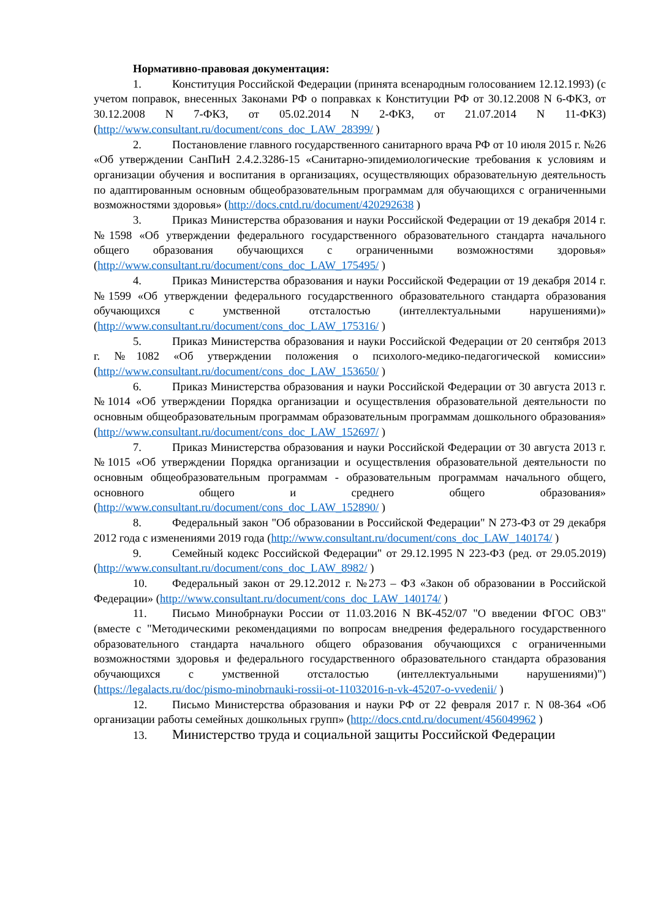Нормативно-правовая документация:
1. Конституция Российской Федерации (принята всенародным голосованием 12.12.1993) (с учетом поправок, внесенных Законами РФ о поправках к Конституции РФ от 30.12.2008 N 6-ФКЗ, от 30.12.2008 N 7-ФКЗ, от 05.02.2014 N 2-ФКЗ, от 21.07.2014 N 11-ФКЗ) (http://www.consultant.ru/document/cons_doc_LAW_28399/ )
2. Постановление главного государственного санитарного врача РФ от 10 июля 2015 г. №26 «Об утверждении СанПиН 2.4.2.3286-15 «Санитарно-эпидемиологические требования к условиям и организации обучения и воспитания в организациях, осуществляющих образовательную деятельность по адаптированным основным общеобразовательным программам для обучающихся с ограниченными возможностями здоровья» (http://docs.cntd.ru/document/420292638 )
3. Приказ Министерства образования и науки Российской Федерации от 19 декабря 2014 г.№1598 «Об утверждении федерального государственного образовательного стандарта начального общего образования обучающихся с ограниченными возможностями здоровья» (http://www.consultant.ru/document/cons_doc_LAW_175495/ )
4. Приказ Министерства образования и науки Российской Федерации от 19 декабря 2014 г.№1599 «Об утверждении федерального государственного образовательного стандарта образования обучающихся с умственной отсталостью (интеллектуальными нарушениями)» (http://www.consultant.ru/document/cons_doc_LAW_175316/ )
5. Приказ Министерства образования и науки Российской Федерации от 20 сентября 2013 г. №1082 «Об утверждении положения о психолого-медико-педагогической комиссии» (http://www.consultant.ru/document/cons_doc_LAW_153650/ )
6. Приказ Министерства образования и науки Российской Федерации от 30 августа 2013 г. №1014 «Об утверждении Порядка организации и осуществления образовательной деятельности по основным общеобразовательным программам образовательным программам дошкольного образования» (http://www.consultant.ru/document/cons_doc_LAW_152697/ )
7. Приказ Министерства образования и науки Российской Федерации от 30 августа 2013 г. №1015 «Об утверждении Порядка организации и осуществления образовательной деятельности по основным общеобразовательным программам - образовательным программам начального общего, основного общего и среднего общего образования» (http://www.consultant.ru/document/cons_doc_LAW_152890/ )
8. Федеральный закон "Об образовании в Российской Федерации" N 273-ФЗ от 29 декабря 2012 года с изменениями 2019 года (http://www.consultant.ru/document/cons_doc_LAW_140174/ )
9. Семейный кодекс Российской Федерации" от 29.12.1995 N 223-ФЗ (ред. от 29.05.2019) (http://www.consultant.ru/document/cons_doc_LAW_8982/ )
10. Федеральный закон от 29.12.2012 г. №273 – ФЗ «Закон об образовании в Российской Федерации» (http://www.consultant.ru/document/cons_doc_LAW_140174/ )
11. Письмо Минобрнауки России от 11.03.2016 N ВК-452/07 "О введении ФГОС ОВЗ" (вместе с "Методическими рекомендациями по вопросам внедрения федерального государственного образовательного стандарта начального общего образования обучающихся с ограниченными возможностями здоровья и федерального государственного образовательного стандарта образования обучающихся с умственной отсталостью (интеллектуальными нарушениями)") (https://legalacts.ru/doc/pismo-minobrnauki-rossii-ot-11032016-n-vk-45207-o-vvedenii/ )
12. Письмо Министерства образования и науки РФ от 22 февраля 2017 г. N 08-364 «Об организации работы семейных дошкольных групп» (http://docs.cntd.ru/document/456049962 )
13. Министерство труда и социальной защиты Российской Федерации